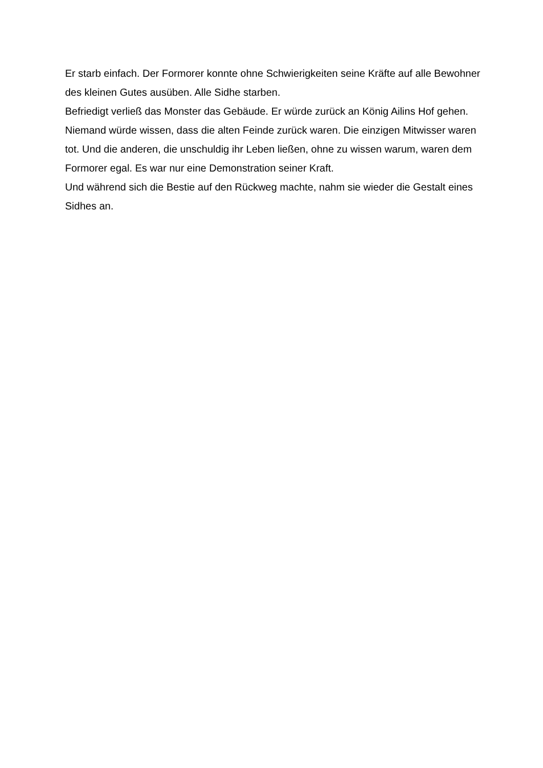Er starb einfach. Der Formorer konnte ohne Schwierigkeiten seine Kräfte auf alle Bewohner des kleinen Gutes ausüben. Alle Sidhe starben.
Befriedigt verließ das Monster das Gebäude. Er würde zurück an König Ailins Hof gehen. Niemand würde wissen, dass die alten Feinde zurück waren. Die einzigen Mitwisser waren tot. Und die anderen, die unschuldig ihr Leben ließen, ohne zu wissen warum, waren dem Formorer egal. Es war nur eine Demonstration seiner Kraft.
Und während sich die Bestie auf den Rückweg machte, nahm sie wieder die Gestalt eines Sidhes an.